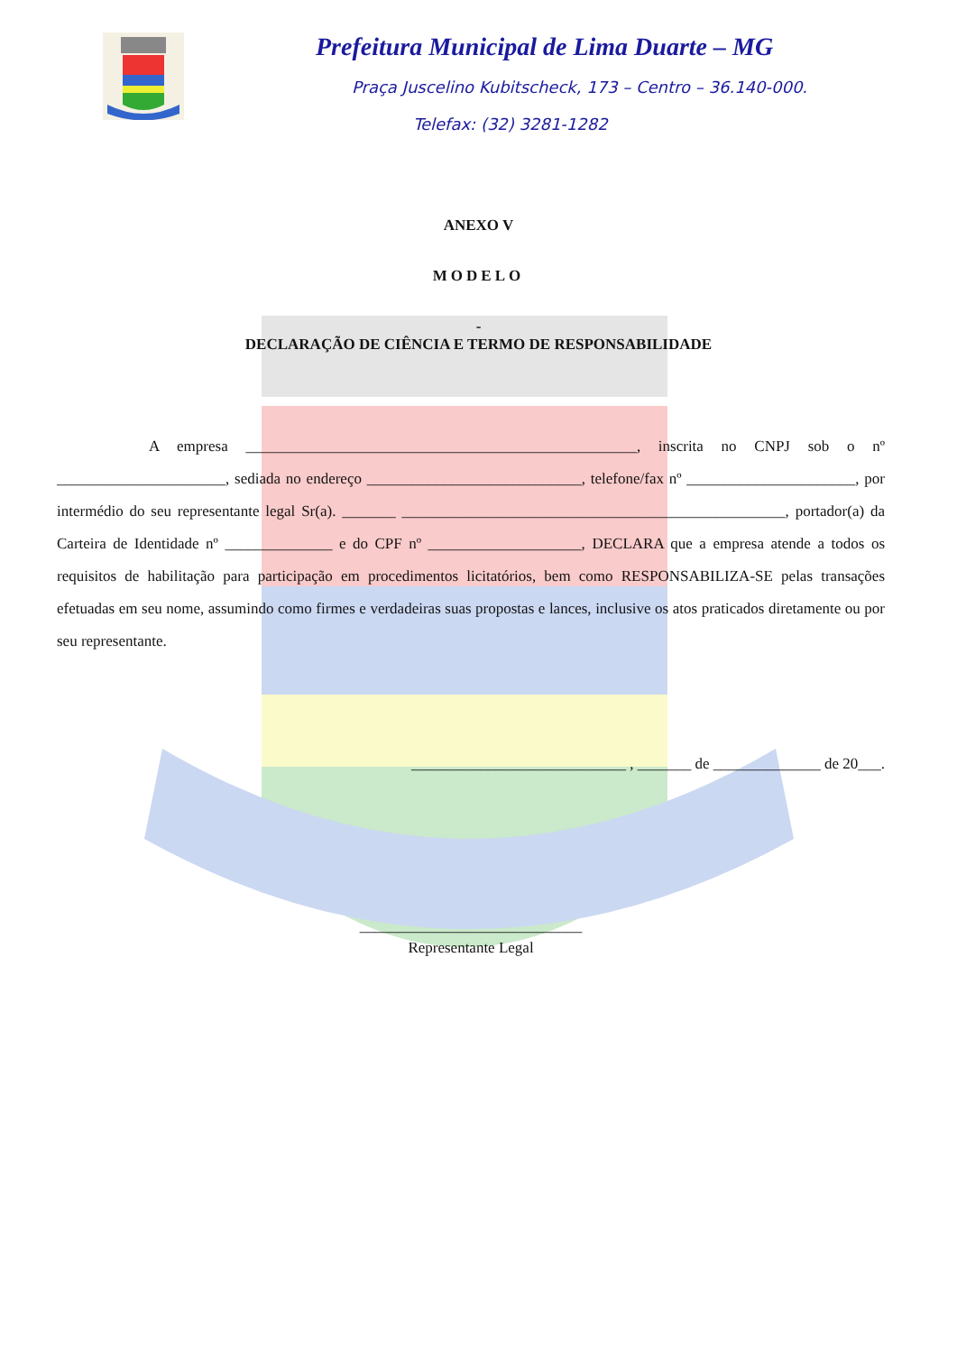Prefeitura Municipal de Lima Duarte – MG
Praça Juscelino Kubitscheck, 173 – Centro – 36.140-000.
Telefax: (32) 3281-1282
ANEXO V
MODELO
-
DECLARAÇÃO DE CIÊNCIA E TERMO DE RESPONSABILIDADE
A empresa ___________________________________________________, inscrita no CNPJ sob o nº ______________________, sediada no endereço ____________________________, telefone/fax nº ______________________, por intermédio do seu representante legal Sr(a). _______ __________________________________________________, portador(a) da Carteira de Identidade nº ______________ e do CPF nº ____________________, DECLARA que a empresa atende a todos os requisitos de habilitação para participação em procedimentos licitatórios, bem como RESPONSABILIZA-SE pelas transações efetuadas em seu nome, assumindo como firmes e verdadeiras suas propostas e lances, inclusive os atos praticados diretamente ou por seu representante.
____________________________ , _______ de ______________ de 20___.
_____________________________
Representante Legal